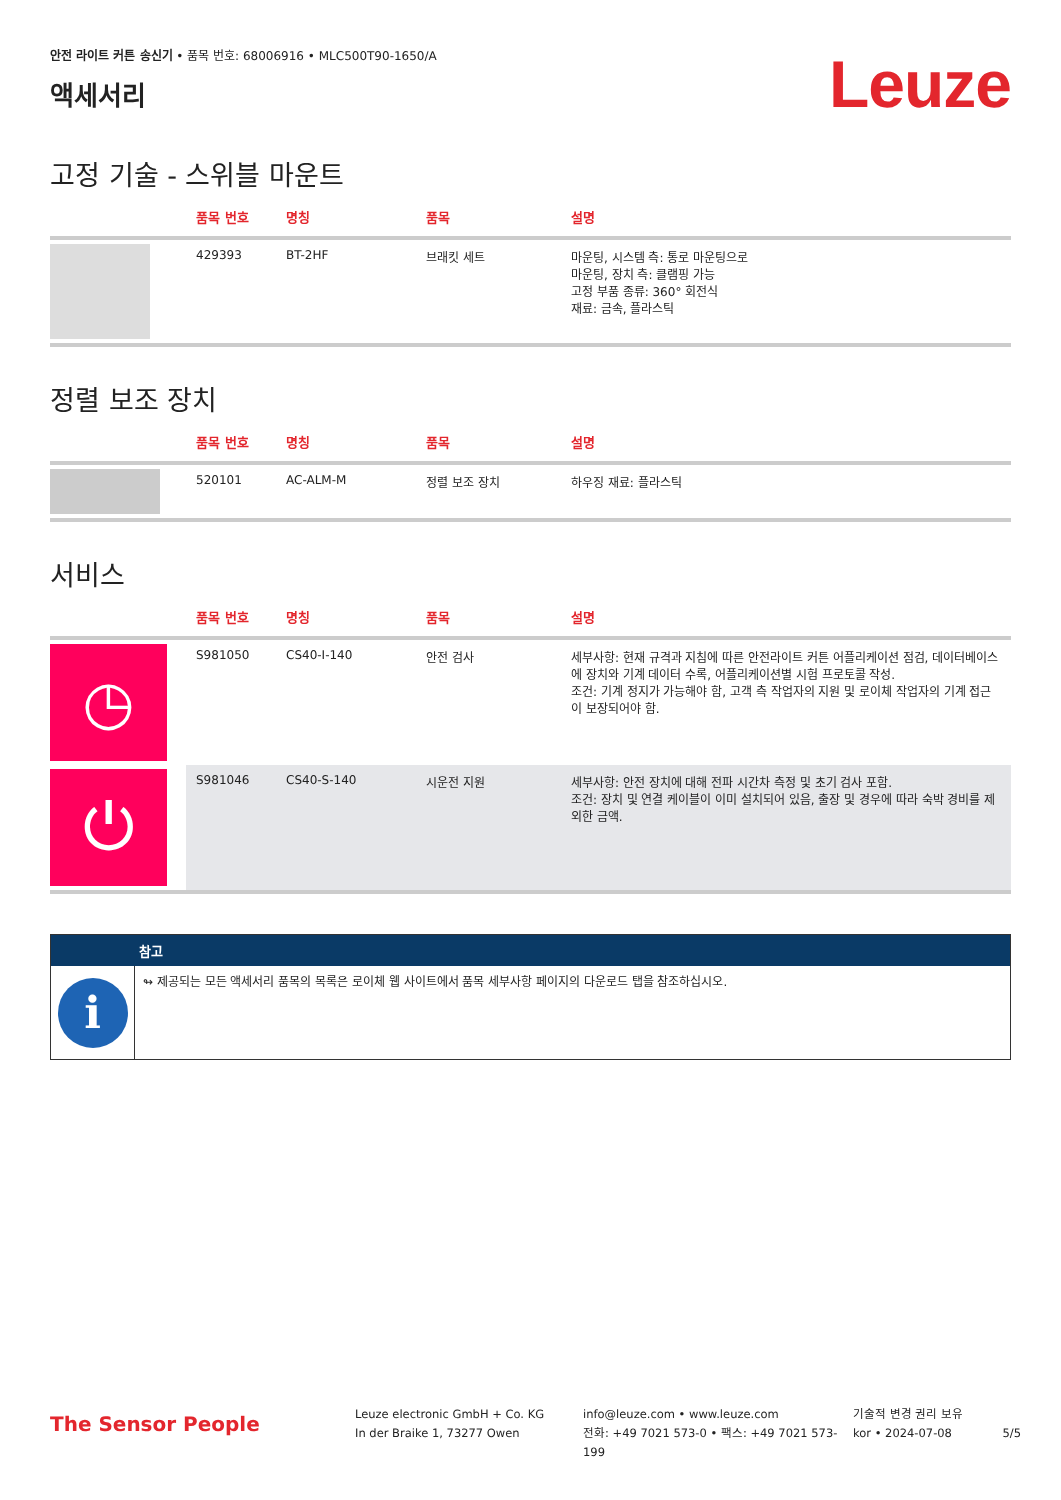안전 라이트 커튼 송신기 • 품목 번호: 68006916 • MLC500T90-1650/A
액세서리
Leuze
고정 기술 - 스위블 마운트
| - | 품목 번호 | 명칭 | 품목 | 설명 |
| --- | --- | --- | --- | --- |
| | 429393 | BT-2HF | 브래킷 세트 | 마운팅, 시스템 측: 통로 마운팅으로 마운팅, 장치 측: 클램핑 가능 고정 부품 종류: 360° 회전식 재료: 금속, 플라스틱 |
정렬 보조 장치
| - | 품목 번호 | 명칭 | 품목 | 설명 |
| --- | --- | --- | --- | --- |
| | 520101 | AC-ALM-M | 정렬 보조 장치 | 하우징 재료: 플라스틱 |
서비스
| - | 품목 번호 | 명칭 | 품목 | 설명 |
| --- | --- | --- | --- | --- |
| ◷ | S981050 | CS40-I-140 | 안전 검사 | 세부사항: 현재 규격과 지침에 따른 안전라이트 커튼 어플리케이션 점검, 데이터베이스에 장치와 기계 데이터 수록, 어플리케이션별 시험 프로토콜 작성. 조건: 기계 정지가 가능해야 함, 고객 측 작업자의 지원 및 로이체 작업자의 기계 접근이 보장되어야 함. |
| ⏻ | S981046 | CS40-S-140 | 시운전 지원 | 세부사항: 안전 장치에 대해 전파 시간차 측정 및 초기 검사 포함. 조건: 장치 및 연결 케이블이 이미 설치되어 있음, 출장 및 경우에 따라 숙박 경비를 제외한 금액. |
참고
i
↬ 제공되는 모든 액세서리 품목의 목록은 로이체 웹 사이트에서 품목 세부사항 페이지의 다운로드 탭을 참조하십시오.
The Sensor People
Leuze electronic GmbH + Co. KG
In der Braike 1, 73277 Owen
info@leuze.com • www.leuze.com
전화: +49 7021 573-0 • 팩스: +49 7021 573-199
기술적 변경 권리 보유
kor • 2024-07-08
5/5